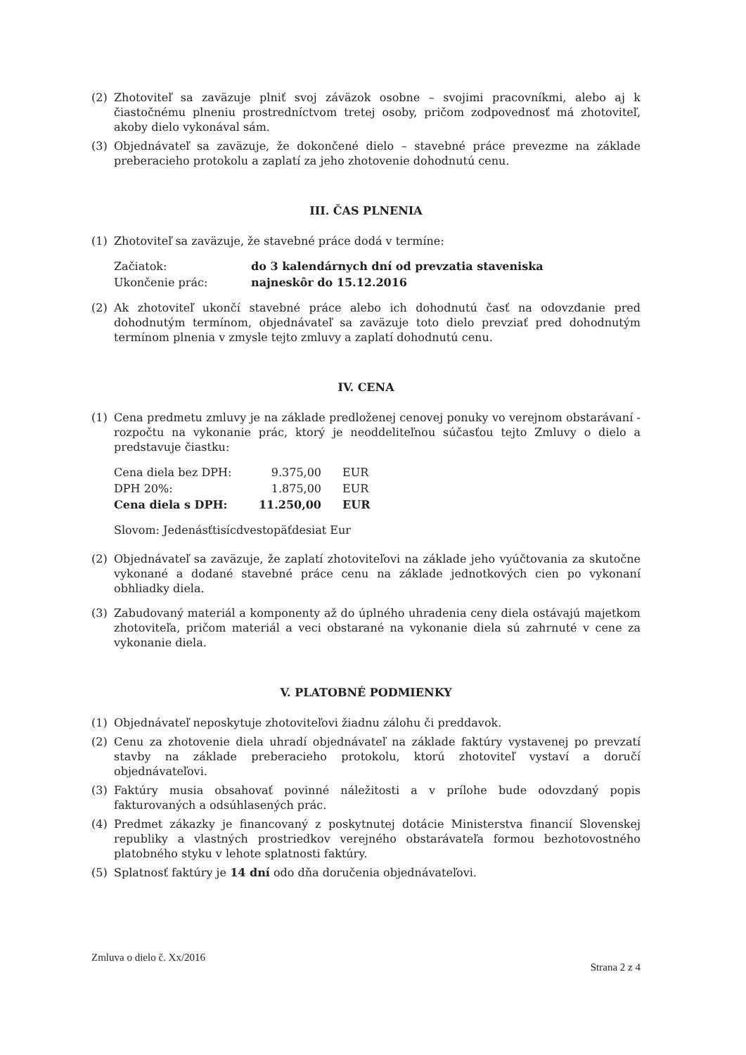(2) Zhotoviteľ sa zaväzuje plniť svoj záväzok osobne – svojimi pracovníkmi, alebo aj k čiastočnému plneniu prostredníctvom tretej osoby, pričom zodpovednosť má zhotoviteľ, akoby dielo vykonával sám.
(3) Objednávateľ sa zaväzuje, že dokončené dielo – stavebné práce prevezme na základe preberacieho protokolu a zaplatí za jeho zhotovenie dohodnutú cenu.
III. ČAS PLNENIA
(1) Zhotoviteľ sa zaväzuje, že stavebné práce dodá v termíne:
| Začiatok: | do 3 kalendárnych dní od prevzatia staveniska |
| Ukončenie prác: | najneskôr do 15.12.2016 |
(2) Ak zhotoviteľ ukončí stavebné práce alebo ich dohodnutú časť na odovzdanie pred dohodnutým termínom, objednávateľ sa zaväzuje toto dielo prevziať pred dohodnutým termínom plnenia v zmysle tejto zmluvy a zaplatí dohodnutú cenu.
IV. CENA
(1) Cena predmetu zmluvy je na základe predloženej cenovej ponuky vo verejnom obstarávaní - rozpočtu na vykonanie prác, ktorý je neoddeliteľnou súčasťou tejto Zmluvy o dielo a predstavuje čiastku:
| Cena diela bez DPH: | 9.375,00 | EUR |
| DPH 20%: | 1.875,00 | EUR |
| Cena diela s DPH: | 11.250,00 | EUR |
Slovom: Jedenásťtisícdvestopäťdesiat Eur
(2) Objednávateľ sa zaväzuje, že zaplatí zhotoviteľovi na základe jeho vyúčtovania za skutočne vykonané a dodané stavebné práce cenu na základe jednotkových cien po vykonaní obhliadky diela.
(3) Zabudovaný materiál a komponenty až do úplného uhradenia ceny diela ostávajú majetkom zhotoviteľa, pričom materiál a veci obstarané na vykonanie diela sú zahrnuté v cene za vykonanie diela.
V. PLATOBNÉ PODMIENKY
(1) Objednávateľ neposkytuje zhotoviteľovi žiadnu zálohu či preddavok.
(2) Cenu za zhotovenie diela uhradí objednávateľ na základe faktúry vystavenej po prevzatí stavby na základe preberacieho protokolu, ktorú zhotoviteľ vystaví a doručí objednávateľovi.
(3) Faktúry musia obsahovať povinné náležitosti a v prílohe bude odovzdaný popis fakturovaných a odsúhlasených prác.
(4) Predmet zákazky je financovaný z poskytnutej dotácie Ministerstva financií Slovenskej republiky a vlastných prostriedkov verejného obstarávateľa formou bezhotovostného platobného styku v lehote splatnosti faktúry.
(5) Splatnosť faktúry je 14 dní odo dňa doručenia objednávateľovi.
Zmluva o dielo č. Xx/2016 Strana 2 z 4